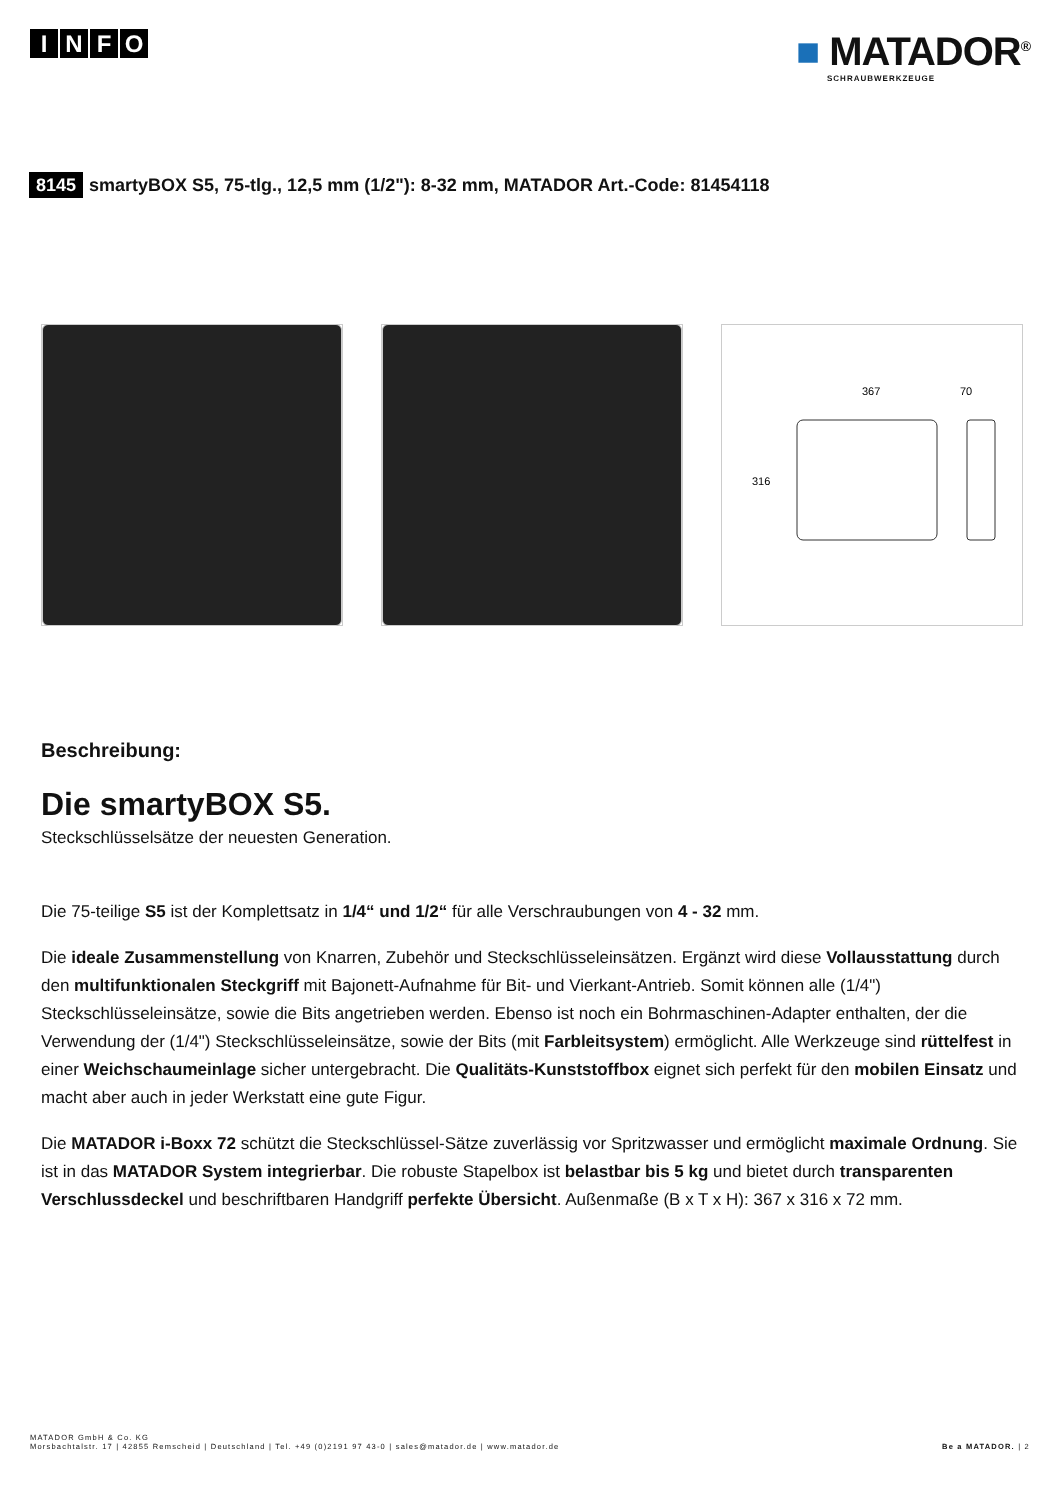INFO
■ MATADOR<sup>®</sup>
SCHRAUBWERKZEUGE
8145 smartyBOX S5, 75-tlg., 12,5 mm (1/2"): 8-32 mm, MATADOR Art.-Code: 81454118
367
70
316
Beschreibung:
Die smartyBOX S5.
Steckschlüsselsätze der neuesten Generation.
Die 75-teilige S5 ist der Komplettsatz in 1/4“ und 1/2“ für alle Verschraubungen von 4 - 32 mm.
Die ideale Zusammenstellung von Knarren, Zubehör und Steckschlüsseleinsätzen. Ergänzt wird diese Vollausstattung durch den multifunktionalen Steckgriff mit Bajonett-Aufnahme für Bit- und Vierkant-Antrieb. Somit können alle (1/4") Steckschlüsseleinsätze, sowie die Bits angetrieben werden. Ebenso ist noch ein Bohrmaschinen-Adapter enthalten, der die Verwendung der (1/4") Steckschlüsseleinsätze, sowie der Bits (mit Farbleitsystem) ermöglicht. Alle Werkzeuge sind rüttelfest in einer Weichschaumeinlage sicher untergebracht. Die Qualitäts-Kunststoffbox eignet sich perfekt für den mobilen Einsatz und macht aber auch in jeder Werkstatt eine gute Figur.
Die MATADOR i-Boxx 72 schützt die Steckschlüssel-Sätze zuverlässig vor Spritzwasser und ermöglicht maximale Ordnung. Sie ist in das MATADOR System integrierbar. Die robuste Stapelbox ist belastbar bis 5 kg und bietet durch transparenten Verschlussdeckel und beschriftbaren Handgriff perfekte Übersicht. Außenmaße (B x T x H): 367 x 316 x 72 mm.
MATADOR GmbH & Co. KG
Morsbachtalstr. 17 | 42855 Remscheid | Deutschland | Tel. +49 (0)2191 97 43-0 | sales@matador.de | www.matador.de
Be a MATADOR. | 2